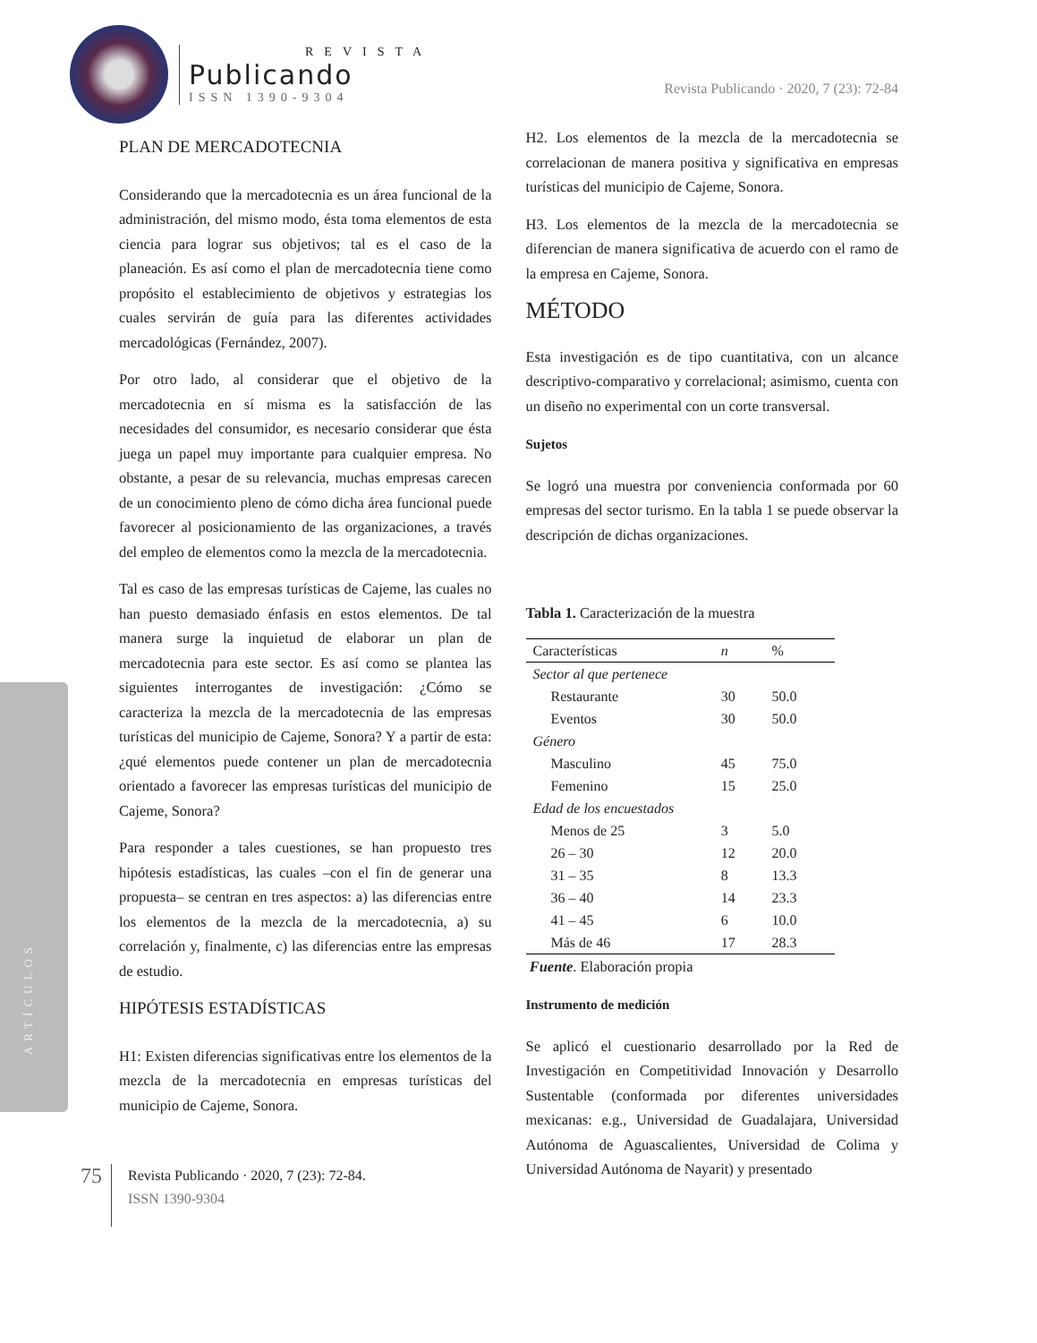REVISTA
Publicando
ISSN 1390-9304
Revista Publicando · 2020, 7 (23): 72-84
ARTÍCULOS
PLAN DE MERCADOTECNIA
Considerando que la mercadotecnia es un área funcional de la administración, del mismo modo, ésta toma elementos de esta ciencia para lograr sus objetivos; tal es el caso de la planeación. Es así como el plan de mercadotecnia tiene como propósito el establecimiento de objetivos y estrategias los cuales servirán de guía para las diferentes actividades mercadológicas (Fernández, 2007).
Por otro lado, al considerar que el objetivo de la mercadotecnia en sí misma es la satisfacción de las necesidades del consumidor, es necesario considerar que ésta juega un papel muy importante para cualquier empresa. No obstante, a pesar de su relevancia, muchas empresas carecen de un conocimiento pleno de cómo dicha área funcional puede favorecer al posicionamiento de las organizaciones, a través del empleo de elementos como la mezcla de la mercadotecnia.
Tal es caso de las empresas turísticas de Cajeme, las cuales no han puesto demasiado énfasis en estos elementos. De tal manera surge la inquietud de elaborar un plan de mercadotecnia para este sector. Es así como se plantea las siguientes interrogantes de investigación: ¿Cómo se caracteriza la mezcla de la mercadotecnia de las empresas turísticas del municipio de Cajeme, Sonora? Y a partir de esta: ¿qué elementos puede contener un plan de mercadotecnia orientado a favorecer las empresas turísticas del municipio de Cajeme, Sonora?
Para responder a tales cuestiones, se han propuesto tres hipótesis estadísticas, las cuales –con el fin de generar una propuesta– se centran en tres aspectos: a) las diferencias entre los elementos de la mezcla de la mercadotecnia, a) su correlación y, finalmente, c) las diferencias entre las empresas de estudio.
HIPÓTESIS ESTADÍSTICAS
H1: Existen diferencias significativas entre los elementos de la mezcla de la mercadotecnia en empresas turísticas del municipio de Cajeme, Sonora.
H2. Los elementos de la mezcla de la mercadotecnia se correlacionan de manera positiva y significativa en empresas turísticas del municipio de Cajeme, Sonora.
H3. Los elementos de la mezcla de la mercadotecnia se diferencian de manera significativa de acuerdo con el ramo de la empresa en Cajeme, Sonora.
MÉTODO
Esta investigación es de tipo cuantitativa, con un alcance descriptivo-comparativo y correlacional; asimismo, cuenta con un diseño no experimental con un corte transversal.
Sujetos
Se logró una muestra por conveniencia conformada por 60 empresas del sector turismo. En la tabla 1 se puede observar la descripción de dichas organizaciones.
Tabla 1. Caracterización de la muestra
| Características | n | % |
| --- | --- | --- |
| Sector al que pertenece | | |
| Restaurante | 30 | 50.0 |
| Eventos | 30 | 50.0 |
| Género | | |
| Masculino | 45 | 75.0 |
| Femenino | 15 | 25.0 |
| Edad de los encuestados | | |
| Menos de 25 | 3 | 5.0 |
| 26 – 30 | 12 | 20.0 |
| 31 – 35 | 8 | 13.3 |
| 36 – 40 | 14 | 23.3 |
| 41 – 45 | 6 | 10.0 |
| Más de 46 | 17 | 28.3 |
Fuente. Elaboración propia
Instrumento de medición
Se aplicó el cuestionario desarrollado por la Red de Investigación en Competitividad Innovación y Desarrollo Sustentable (conformada por diferentes universidades mexicanas: e.g., Universidad de Guadalajara, Universidad Autónoma de Aguascalientes, Universidad de Colima y Universidad Autónoma de Nayarit) y presentado
75
Revista Publicando · 2020, 7 (23): 72-84.
ISSN 1390-9304